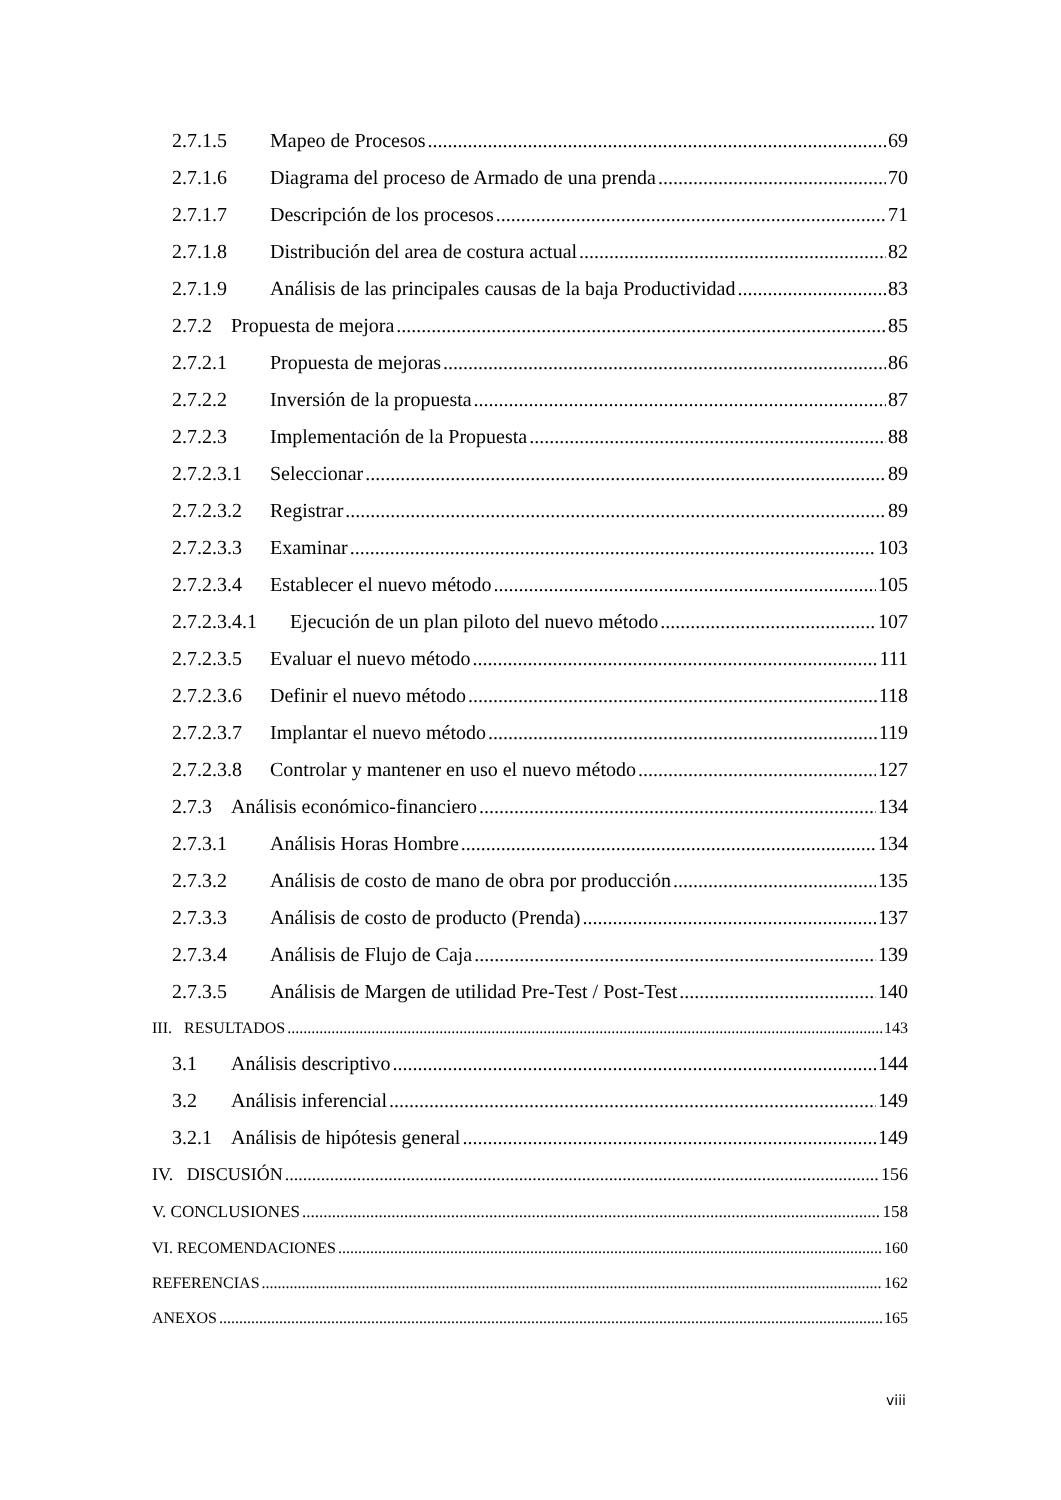2.7.1.5 Mapeo de Procesos 69
2.7.1.6 Diagrama del proceso de Armado de una prenda 70
2.7.1.7 Descripción de los procesos 71
2.7.1.8 Distribución del area de costura actual 82
2.7.1.9 Análisis de las principales causas de la baja Productividad 83
2.7.2 Propuesta de mejora 85
2.7.2.1 Propuesta de mejoras 86
2.7.2.2 Inversión de la propuesta 87
2.7.2.3 Implementación de la Propuesta 88
2.7.2.3.1 Seleccionar 89
2.7.2.3.2 Registrar 89
2.7.2.3.3 Examinar 103
2.7.2.3.4 Establecer el nuevo método 105
2.7.2.3.4.1 Ejecución de un plan piloto del nuevo método 107
2.7.2.3.5 Evaluar el nuevo método 111
2.7.2.3.6 Definir el nuevo método 118
2.7.2.3.7 Implantar el nuevo método 119
2.7.2.3.8 Controlar y mantener en uso el nuevo método 127
2.7.3 Análisis económico-financiero 134
2.7.3.1 Análisis Horas Hombre 134
2.7.3.2 Análisis de costo de mano de obra por producción 135
2.7.3.3 Análisis de costo de producto (Prenda) 137
2.7.3.4 Análisis de Flujo de Caja 139
2.7.3.5 Análisis de Margen de utilidad Pre-Test / Post-Test 140
III. RESULTADOS 143
3.1 Análisis descriptivo 144
3.2 Análisis inferencial 149
3.2.1 Análisis de hipótesis general 149
IV. DISCUSIÓN 156
V. CONCLUSIONES 158
VI. RECOMENDACIONES 160
REFERENCIAS 162
ANEXOS 165
viii